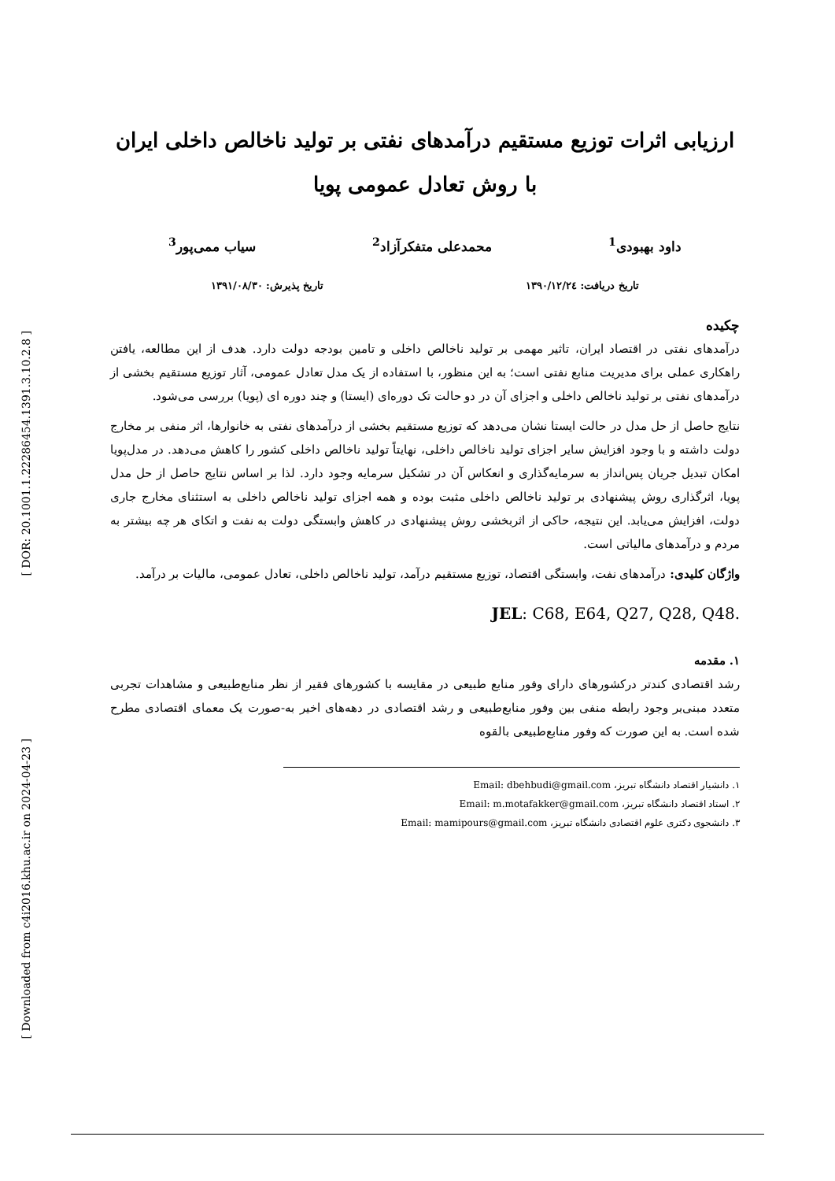[ DOR: 20.1001.1.22286454.1391.3.10.2.8 ]
[ Downloaded from c4i2016.khu.ac.ir on 2024-04-23 ]
ارزیابی اثرات توزیع مستقیم درآمدهای نفتی بر تولید ناخالص داخلی ایران
با روش تعادل عمومی پویا
داود بهبودی<sup>1</sup> محمدعلی متفکرآزاد<sup>2</sup> سیاب ممی‌پور<sup>3</sup>
تاریخ دریافت: ۱۳۹۰/۱۲/۲٤ تاریخ پذیرش: ۱۳۹۱/۰۸/۳۰
چکیده
درآمدهای نفتی در اقتصاد ایران، تاثیر مهمی بر تولید ناخالص داخلی و تامین بودجه دولت دارد. هدف از این مطالعه، یافتن راهکاری عملی برای مدیریت منابع نفتی است؛ به این منظور، با استفاده از یک مدل تعادل عمومی، آثار توزیع مستقیم بخشی از درآمدهای نفتی بر تولید ناخالص داخلی و اجزای آن در دو حالت تک دوره‌ای (ایستا) و چند دوره ای (پویا) بررسی می‌شود.
نتایج حاصل از حل مدل در حالت ایستا نشان می‌دهد که توزیع مستقیم بخشی از درآمدهای نفتی به خانوارها، اثر منفی بر مخارج دولت داشته و با وجود افزایش سایر اجزای تولید ناخالص داخلی، نهایتاً تولید ناخالص داخلی کشور را کاهش می‌دهد. در مدل‌پویا امکان تبدیل جریان پس‌انداز به سرمایه‌گذاری و انعکاس آن در تشکیل سرمایه وجود دارد. لذا بر اساس نتایج حاصل از حل مدل پویا، اثرگذاری روش پیشنهادی بر تولید ناخالص داخلی مثبت بوده و همه اجزای تولید ناخالص داخلی به استثنای مخارج جاری دولت، افزایش می‌یابد. این نتیجه، حاکی از اثربخشی روش پیشنهادی در کاهش وابستگی دولت به نفت و اتکای هر چه بیشتر به مردم و درآمدهای مالیاتی است.
واژگان کلیدی: درآمدهای نفت، وابستگی اقتصاد، توزیع مستقیم درآمد، تولید ناخالص داخلی، تعادل عمومی، مالیات بر درآمد.
JEL: C68, E64, Q27, Q28, Q48.
۱. مقدمه
رشد اقتصادی کندتر درکشورهای دارای وفور منابع طبیعی در مقایسه با کشورهای فقیر از نظر منابع‌طبیعی و مشاهدات تجربی متعدد مبنی‌بر وجود رابطه منفی بین وفور منابع‌طبیعی و رشد اقتصادی در دهه‌های اخیر به-صورت یک معمای اقتصادی مطرح شده است. به این صورت که وفور منابع‌طبیعی بالقوه
۱. دانشیار اقتصاد دانشگاه تبریز، Email: dbehbudi@gmail.com
۲. استاد اقتصاد دانشگاه تبریز، Email: m.motafakker@gmail.com
۳. دانشجوی دکتری علوم اقتصادی دانشگاه تبریز، Email: mamipours@gmail.com